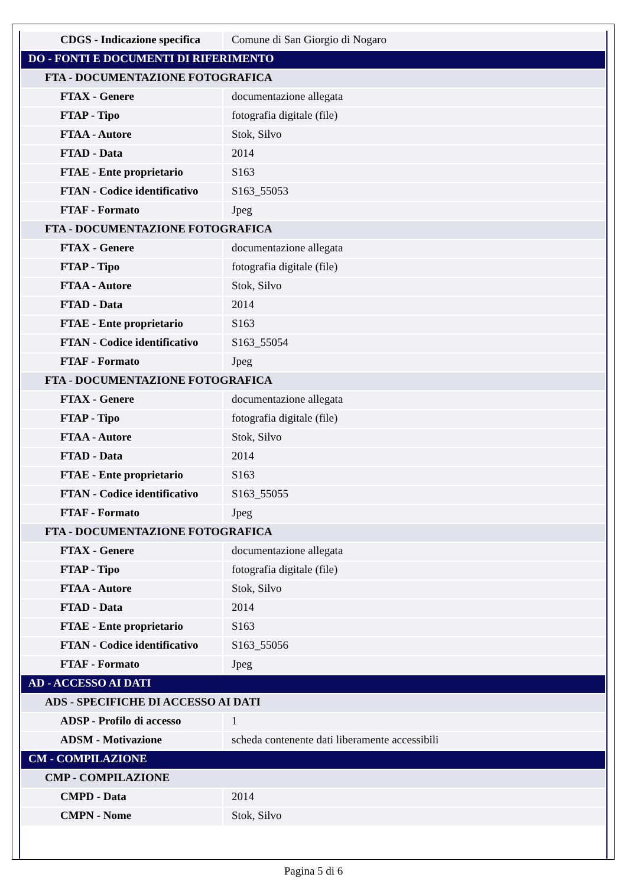| CDGS - Indicazione specifica | Comune di San Giorgio di Nogaro |
| DO - FONTI E DOCUMENTI DI RIFERIMENTO | |
| FTA - DOCUMENTAZIONE FOTOGRAFICA | |
| FTAX - Genere | documentazione allegata |
| FTAP - Tipo | fotografia digitale (file) |
| FTAA - Autore | Stok, Silvo |
| FTAD - Data | 2014 |
| FTAE - Ente proprietario | S163 |
| FTAN - Codice identificativo | S163_55053 |
| FTAF - Formato | Jpeg |
| FTA - DOCUMENTAZIONE FOTOGRAFICA | |
| FTAX - Genere | documentazione allegata |
| FTAP - Tipo | fotografia digitale (file) |
| FTAA - Autore | Stok, Silvo |
| FTAD - Data | 2014 |
| FTAE - Ente proprietario | S163 |
| FTAN - Codice identificativo | S163_55054 |
| FTAF - Formato | Jpeg |
| FTA - DOCUMENTAZIONE FOTOGRAFICA | |
| FTAX - Genere | documentazione allegata |
| FTAP - Tipo | fotografia digitale (file) |
| FTAA - Autore | Stok, Silvo |
| FTAD - Data | 2014 |
| FTAE - Ente proprietario | S163 |
| FTAN - Codice identificativo | S163_55055 |
| FTAF - Formato | Jpeg |
| FTA - DOCUMENTAZIONE FOTOGRAFICA | |
| FTAX - Genere | documentazione allegata |
| FTAP - Tipo | fotografia digitale (file) |
| FTAA - Autore | Stok, Silvo |
| FTAD - Data | 2014 |
| FTAE - Ente proprietario | S163 |
| FTAN - Codice identificativo | S163_55056 |
| FTAF - Formato | Jpeg |
| AD - ACCESSO AI DATI | |
| ADS - SPECIFICHE DI ACCESSO AI DATI | |
| ADSP - Profilo di accesso | 1 |
| ADSM - Motivazione | scheda contenente dati liberamente accessibili |
| CM - COMPILAZIONE | |
| CMP - COMPILAZIONE | |
| CMPD - Data | 2014 |
| CMPN - Nome | Stok, Silvo |
Pagina 5 di 6